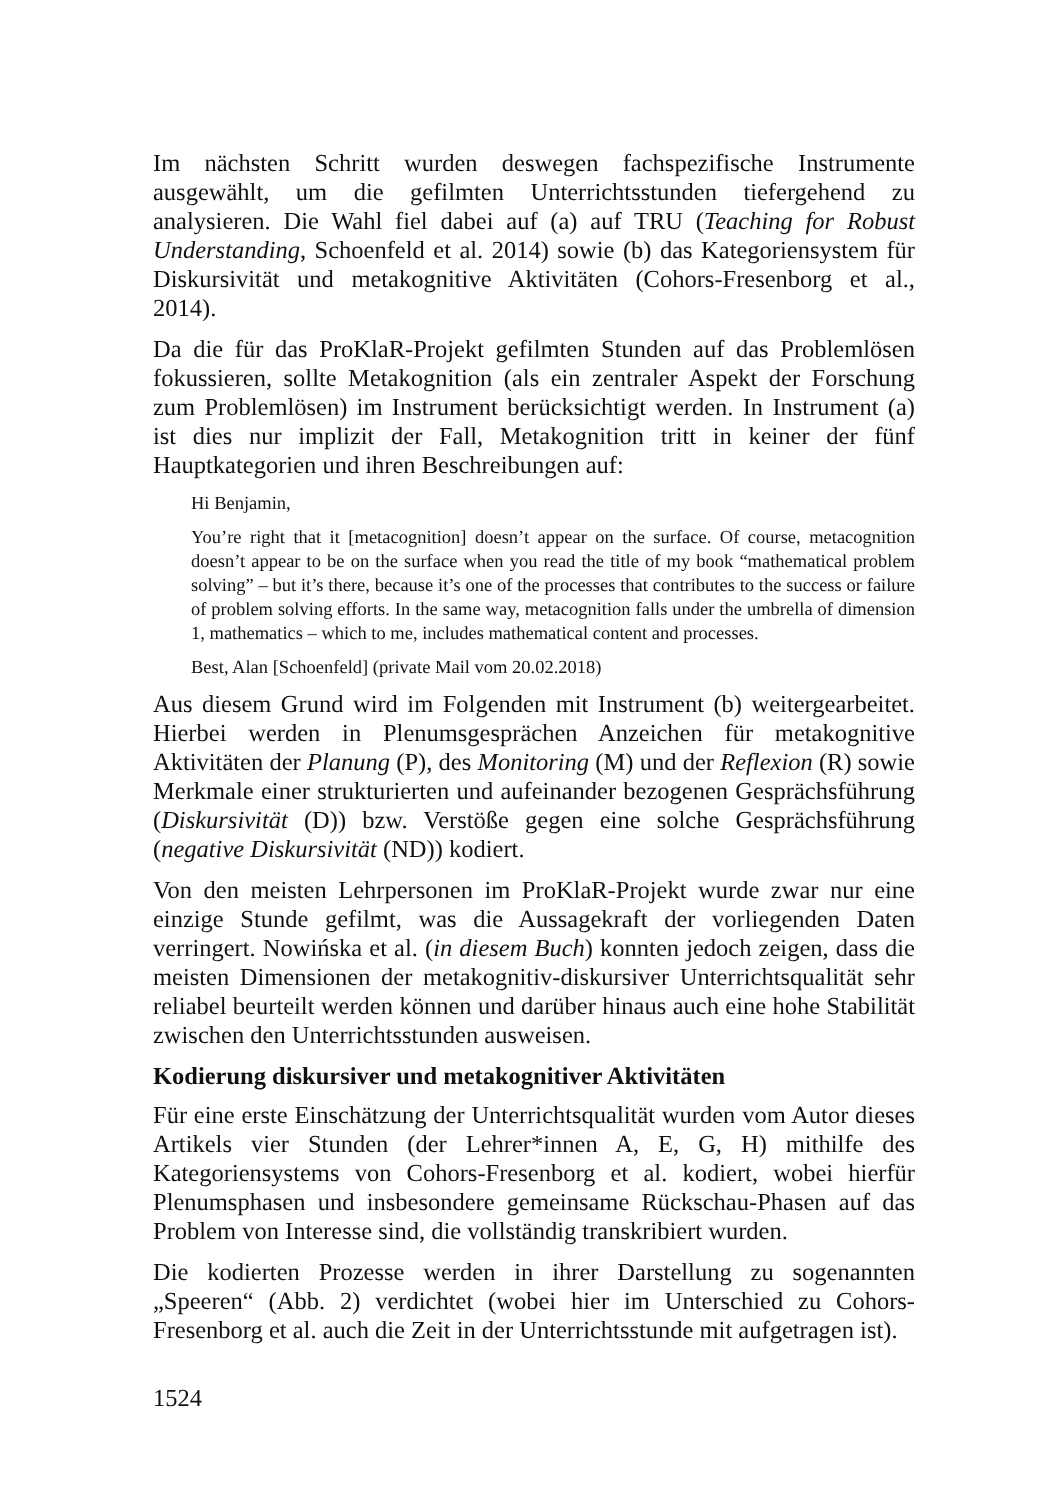Im nächsten Schritt wurden deswegen fachspezifische Instrumente ausgewählt, um die gefilmten Unterrichtsstunden tiefergehend zu analysieren. Die Wahl fiel dabei auf (a) auf TRU (Teaching for Robust Understanding, Schoenfeld et al. 2014) sowie (b) das Kategoriensystem für Diskursivität und metakognitive Aktivitäten (Cohors-Fresenborg et al., 2014).
Da die für das ProKlaR-Projekt gefilmten Stunden auf das Problemlösen fokussieren, sollte Metakognition (als ein zentraler Aspekt der Forschung zum Problemlösen) im Instrument berücksichtigt werden. In Instrument (a) ist dies nur implizit der Fall, Metakognition tritt in keiner der fünf Hauptkategorien und ihren Beschreibungen auf:
Hi Benjamin,
You’re right that it [metacognition] doesn’t appear on the surface. Of course, metacognition doesn’t appear to be on the surface when you read the title of my book “mathematical problem solving” – but it’s there, because it’s one of the processes that contributes to the success or failure of problem solving efforts. In the same way, metacognition falls under the umbrella of dimension 1, mathematics – which to me, includes mathematical content and processes.
Best, Alan [Schoenfeld] (private Mail vom 20.02.2018)
Aus diesem Grund wird im Folgenden mit Instrument (b) weitergearbeitet. Hierbei werden in Plenumsgesprächen Anzeichen für metakognitive Aktivitäten der Planung (P), des Monitoring (M) und der Reflexion (R) sowie Merkmale einer strukturierten und aufeinander bezogenen Gesprächsführung (Diskursivität (D)) bzw. Verstöße gegen eine solche Gesprächsführung (negative Diskursivität (ND)) kodiert.
Von den meisten Lehrpersonen im ProKlaR-Projekt wurde zwar nur eine einzige Stunde gefilmt, was die Aussagekraft der vorliegenden Daten verringert. Nowińska et al. (in diesem Buch) konnten jedoch zeigen, dass die meisten Dimensionen der metakognitiv-diskursiver Unterrichtsqualität sehr reliabel beurteilt werden können und darüber hinaus auch eine hohe Stabilität zwischen den Unterrichtsstunden ausweisen.
Kodierung diskursiver und metakognitiver Aktivitäten
Für eine erste Einschätzung der Unterrichtsqualität wurden vom Autor dieses Artikels vier Stunden (der Lehrer*innen A, E, G, H) mithilfe des Kategoriensystems von Cohors-Fresenborg et al. kodiert, wobei hierfür Plenumsphasen und insbesondere gemeinsame Rückschau-Phasen auf das Problem von Interesse sind, die vollständig transkribiert wurden.
Die kodierten Prozesse werden in ihrer Darstellung zu sogenannten „Speeren“ (Abb. 2) verdichtet (wobei hier im Unterschied zu Cohors-Fresenborg et al. auch die Zeit in der Unterrichtsstunde mit aufgetragen ist).
1524